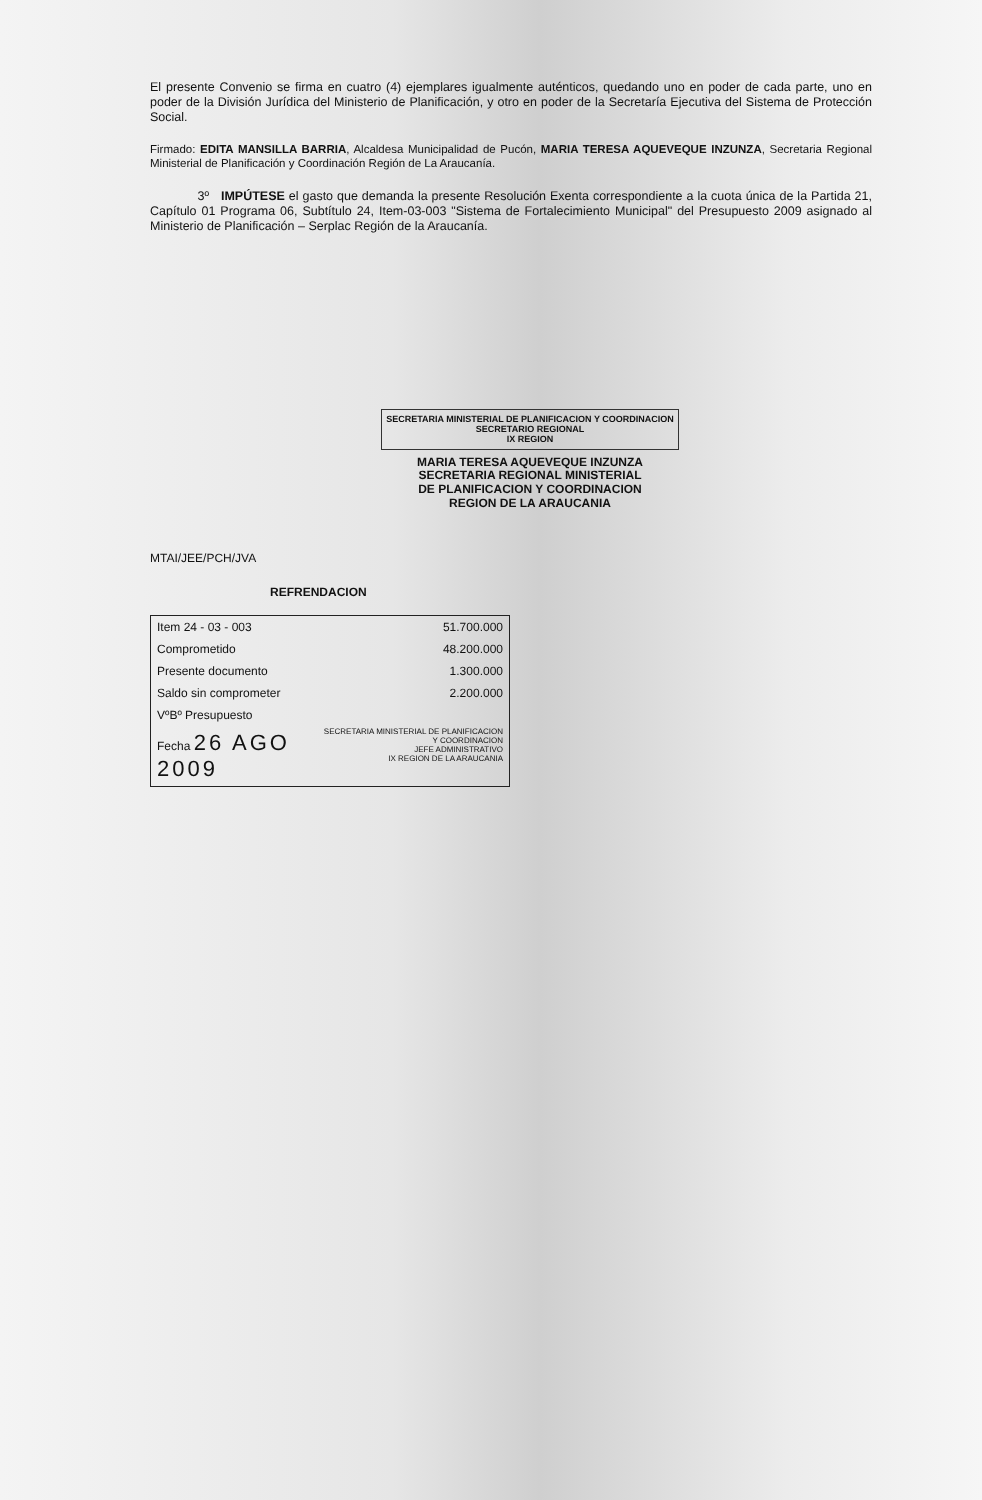El presente Convenio se firma en cuatro (4) ejemplares igualmente auténticos, quedando uno en poder de cada parte, uno en poder de la División Jurídica del Ministerio de Planificación, y otro en poder de la Secretaría Ejecutiva del Sistema de Protección Social.
Firmado: EDITA MANSILLA BARRIA, Alcaldesa Municipalidad de Pucón, MARIA TERESA AQUEVEQUE INZUNZA, Secretaria Regional Ministerial de Planificación y Coordinación Región de La Araucanía.
3º IMPÚTESE el gasto que demanda la presente Resolución Exenta correspondiente a la cuota única de la Partida 21, Capítulo 01 Programa 06, Subtítulo 24, Item-03-003 "Sistema de Fortalecimiento Municipal" del Presupuesto 2009 asignado al Ministerio de Planificación – Serplac Región de la Araucanía.
SECRETARIA MINISTERIAL DE PLANIFICACION Y COORDINACION
SECRETARIO REGIONAL
IX REGION
MARIA TERESA AQUEVEQUE INZUNZA
SECRETARIA REGIONAL MINISTERIAL
DE PLANIFICACION Y COORDINACION
REGION DE LA ARAUCANIA
MTAI/JEE/PCH/JVA
REFRENDACION
| Item 24 - 03 - 003 | 51.700.000 |
| Comprometido | 48.200.000 |
| Presente documento | 1.300.000 |
| Saldo sin comprometer | 2.200.000 |
| VºBº Presupuesto | SECRETARIA MINISTERIAL DE PLANIFICACION Y COORDINACION JEFE ADMINISTRATIVO IX REGION DE LA ARAUCANIA |
| Fecha 26 AGO 2009 | |